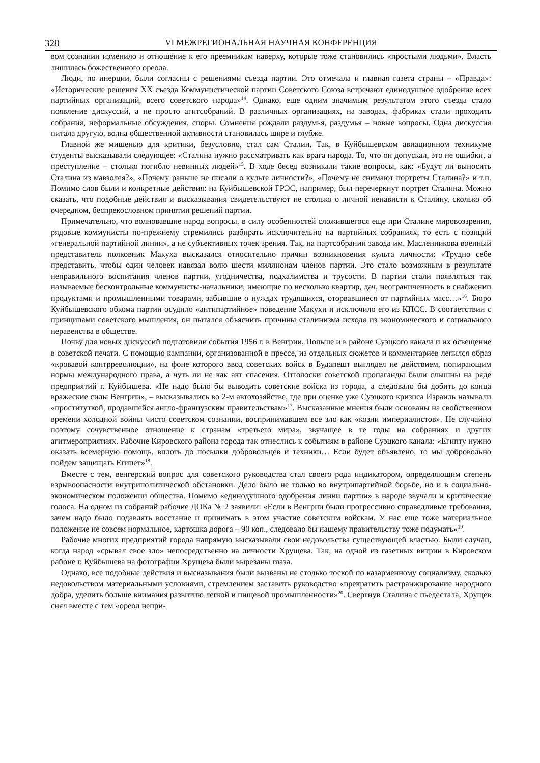328 VI МЕЖРЕГИОНАЛЬНАЯ НАУЧНАЯ КОНФЕРЕНЦИЯ
вом сознании изменило и отношение к его преемникам наверху, которые тоже становились «простыми людьми». Власть лишилась божественного ореола.
Люди, по инерции, были согласны с решениями съезда партии. Это отмечала и главная газета страны – «Правда»: «Исторические решения XX съезда Коммунистической партии Советского Союза встречают единодушное одобрение всех партийных организаций, всего советского народа»<sup>14</sup>. Однако, еще одним значимым результатом этого съезда стало появление дискуссий, а не просто агитсобраний. В различных организациях, на заводах, фабриках стали проходить собрания, неформальные обсуждения, споры. Сомнения рождали раздумья, раздумья – новые вопросы. Одна дискуссия питала другую, волна общественной активности становилась шире и глубже.
Главной же мишенью для критики, безусловно, стал сам Сталин. Так, в Куйбышевском авиационном техникуме студенты высказывали следующее: «Сталина нужно рассматривать как врага народа. То, что он допускал, это не ошибки, а преступление – столько погибло невинных людей»<sup>15</sup>. В ходе бесед возникали такие вопросы, как: «Будут ли выносить Сталина из мавзолея?», «Почему раньше не писали о культе личности?», «Почему не снимают портреты Сталина?» и т.п. Помимо слов были и конкретные действия: на Куйбышевской ГРЭС, например, был перечеркнут портрет Сталина. Можно сказать, что подобные действия и высказывания свидетельствуют не столько о личной ненависти к Сталину, сколько об очередном, беспрекословном принятии решений партии.
Примечательно, что волновавшие народ вопросы, в силу особенностей сложившегося еще при Сталине мировоззрения, рядовые коммунисты по-прежнему стремились разбирать исключительно на партийных собраниях, то есть с позиций «генеральной партийной линии», а не субъективных точек зрения. Так, на партсобрании завода им. Масленникова военный представитель полковник Макуха высказался относительно причин возникновения культа личности: «Трудно себе представить, чтобы один человек навязал волю шести миллионам членов партии. Это стало возможным в результате неправильного воспитания членов партии, угодничества, подхалимства и трусости. В партии стали появляться так называемые бесконтрольные коммунисты-начальники, имеющие по несколько квартир, дач, неограниченность в снабжении продуктами и промышленными товарами, забывшие о нуждах трудящихся, оторвавшиеся от партийных масс…»<sup>16</sup>. Бюро Куйбышевского обкома партии осудило «антипартийное» поведение Макухи и исключило его из КПСС. В соответствии с принципами советского мышления, он пытался объяснить причины сталинизма исходя из экономического и социального неравенства в обществе.
Почву для новых дискуссий подготовили события 1956 г. в Венгрии, Польше и в районе Суэцкого канала и их освещение в советской печати. С помощью кампании, организованной в прессе, из отдельных сюжетов и комментариев лепился образ «кровавой контрреволюции», на фоне которого ввод советских войск в Будапешт выглядел не действием, попирающим нормы международного права, а чуть ли не как акт спасения. Отголоски советской пропаганды были слышны на ряде предприятий г. Куйбышева. «Не надо было бы выводить советские войска из города, а следовало бы добить до конца вражеские силы Венгрии», – высказывались во 2-м автохозяйстве, где при оценке уже Суэцкого кризиса Израиль называли «проституткой, продавшейся англо-французским правительствам»<sup>17</sup>. Высказанные мнения были основаны на свойственном времени холодной войны чисто советском сознании, воспринимавшем все зло как «козни империалистов». Не случайно поэтому сочувственное отношение к странам «третьего мира», звучащее в те годы на собраниях и других агитмероприятиях. Рабочие Кировского района города так отнеслись к событиям в районе Суэцкого канала: «Египту нужно оказать всемерную помощь, вплоть до посылки добровольцев и техники… Если будет объявлено, то мы добровольно пойдем защищать Египет»<sup>18</sup>.
Вместе с тем, венгерский вопрос для советского руководства стал своего рода индикатором, определяющим степень взрывоопасности внутриполитической обстановки. Дело было не только во внутрипартийной борьбе, но и в социально-экономическом положении общества. Помимо «единодушного одобрения линии партии» в народе звучали и критические голоса. На одном из собраний рабочие ДОКа № 2 заявили: «Если в Венгрии были прогрессивно справедливые требования, зачем надо было подавлять восстание и принимать в этом участие советским войскам. У нас еще тоже материальное положение не совсем нормальное, картошка дорога – 90 коп., следовало бы нашему правительству тоже подумать»<sup>19</sup>.
Рабочие многих предприятий города напрямую высказывали свои недовольства существующей властью. Были случаи, когда народ «срывал свое зло» непосредственно на личности Хрущева. Так, на одной из газетных витрин в Кировском районе г. Куйбышева на фотографии Хрущева были вырезаны глаза.
Однако, все подобные действия и высказывания были вызваны не столько тоской по казарменному социализму, сколько недовольством материальными условиями, стремлением заставить руководство «прекратить растранжирование народного добра, уделить больше внимания развитию легкой и пищевой промышленности»<sup>20</sup>. Свергнув Сталина с пьедестала, Хрущев снял вместе с тем «ореол непри-